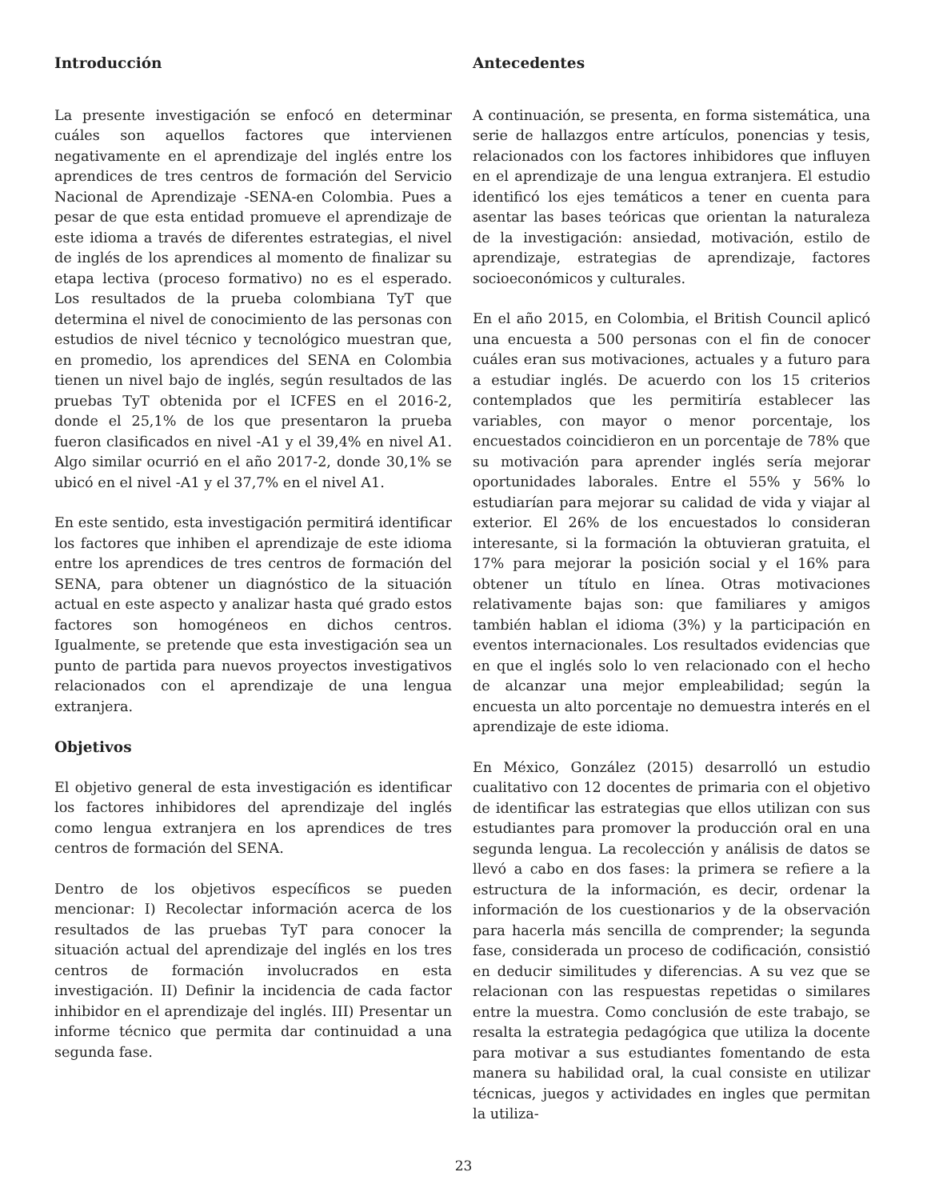Introducción
La presente investigación se enfocó en determinar cuáles son aquellos factores que intervienen negativamente en el aprendizaje del inglés entre los aprendices de tres centros de formación del Servicio Nacional de Aprendizaje -SENA-en Colombia. Pues a pesar de que esta entidad promueve el aprendizaje de este idioma a través de diferentes estrategias, el nivel de inglés de los aprendices al momento de finalizar su etapa lectiva (proceso formativo) no es el esperado. Los resultados de la prueba colombiana TyT que determina el nivel de conocimiento de las personas con estudios de nivel técnico y tecnológico muestran que, en promedio, los aprendices del SENA en Colombia tienen un nivel bajo de inglés, según resultados de las pruebas TyT obtenida por el ICFES en el 2016-2, donde el 25,1% de los que presentaron la prueba fueron clasificados en nivel -A1 y el 39,4% en nivel A1. Algo similar ocurrió en el año 2017-2, donde 30,1% se ubicó en el nivel -A1 y el 37,7% en el nivel A1.
En este sentido, esta investigación permitirá identificar los factores que inhiben el aprendizaje de este idioma entre los aprendices de tres centros de formación del SENA, para obtener un diagnóstico de la situación actual en este aspecto y analizar hasta qué grado estos factores son homogéneos en dichos centros. Igualmente, se pretende que esta investigación sea un punto de partida para nuevos proyectos investigativos relacionados con el aprendizaje de una lengua extranjera.
Objetivos
El objetivo general de esta investigación es identificar los factores inhibidores del aprendizaje del inglés como lengua extranjera en los aprendices de tres centros de formación del SENA.
Dentro de los objetivos específicos se pueden mencionar: I) Recolectar información acerca de los resultados de las pruebas TyT para conocer la situación actual del aprendizaje del inglés en los tres centros de formación involucrados en esta investigación. II) Definir la incidencia de cada factor inhibidor en el aprendizaje del inglés. III) Presentar un informe técnico que permita dar continuidad a una segunda fase.
Antecedentes
A continuación, se presenta, en forma sistemática, una serie de hallazgos entre artículos, ponencias y tesis, relacionados con los factores inhibidores que influyen en el aprendizaje de una lengua extranjera. El estudio identificó los ejes temáticos a tener en cuenta para asentar las bases teóricas que orientan la naturaleza de la investigación: ansiedad, motivación, estilo de aprendizaje, estrategias de aprendizaje, factores socioeconómicos y culturales.
En el año 2015, en Colombia, el British Council aplicó una encuesta a 500 personas con el fin de conocer cuáles eran sus motivaciones, actuales y a futuro para a estudiar inglés. De acuerdo con los 15 criterios contemplados que les permitiría establecer las variables, con mayor o menor porcentaje, los encuestados coincidieron en un porcentaje de 78% que su motivación para aprender inglés sería mejorar oportunidades laborales. Entre el 55% y 56% lo estudiarían para mejorar su calidad de vida y viajar al exterior. El 26% de los encuestados lo consideran interesante, si la formación la obtuvieran gratuita, el 17% para mejorar la posición social y el 16% para obtener un título en línea. Otras motivaciones relativamente bajas son: que familiares y amigos también hablan el idioma (3%) y la participación en eventos internacionales. Los resultados evidencias que en que el inglés solo lo ven relacionado con el hecho de alcanzar una mejor empleabilidad; según la encuesta un alto porcentaje no demuestra interés en el aprendizaje de este idioma.
En México, González (2015) desarrolló un estudio cualitativo con 12 docentes de primaria con el objetivo de identificar las estrategias que ellos utilizan con sus estudiantes para promover la producción oral en una segunda lengua. La recolección y análisis de datos se llevó a cabo en dos fases: la primera se refiere a la estructura de la información, es decir, ordenar la información de los cuestionarios y de la observación para hacerla más sencilla de comprender; la segunda fase, considerada un proceso de codificación, consistió en deducir similitudes y diferencias. A su vez que se relacionan con las respuestas repetidas o similares entre la muestra. Como conclusión de este trabajo, se resalta la estrategia pedagógica que utiliza la docente para motivar a sus estudiantes fomentando de esta manera su habilidad oral, la cual consiste en utilizar técnicas, juegos y actividades en ingles que permitan la utiliza-
23